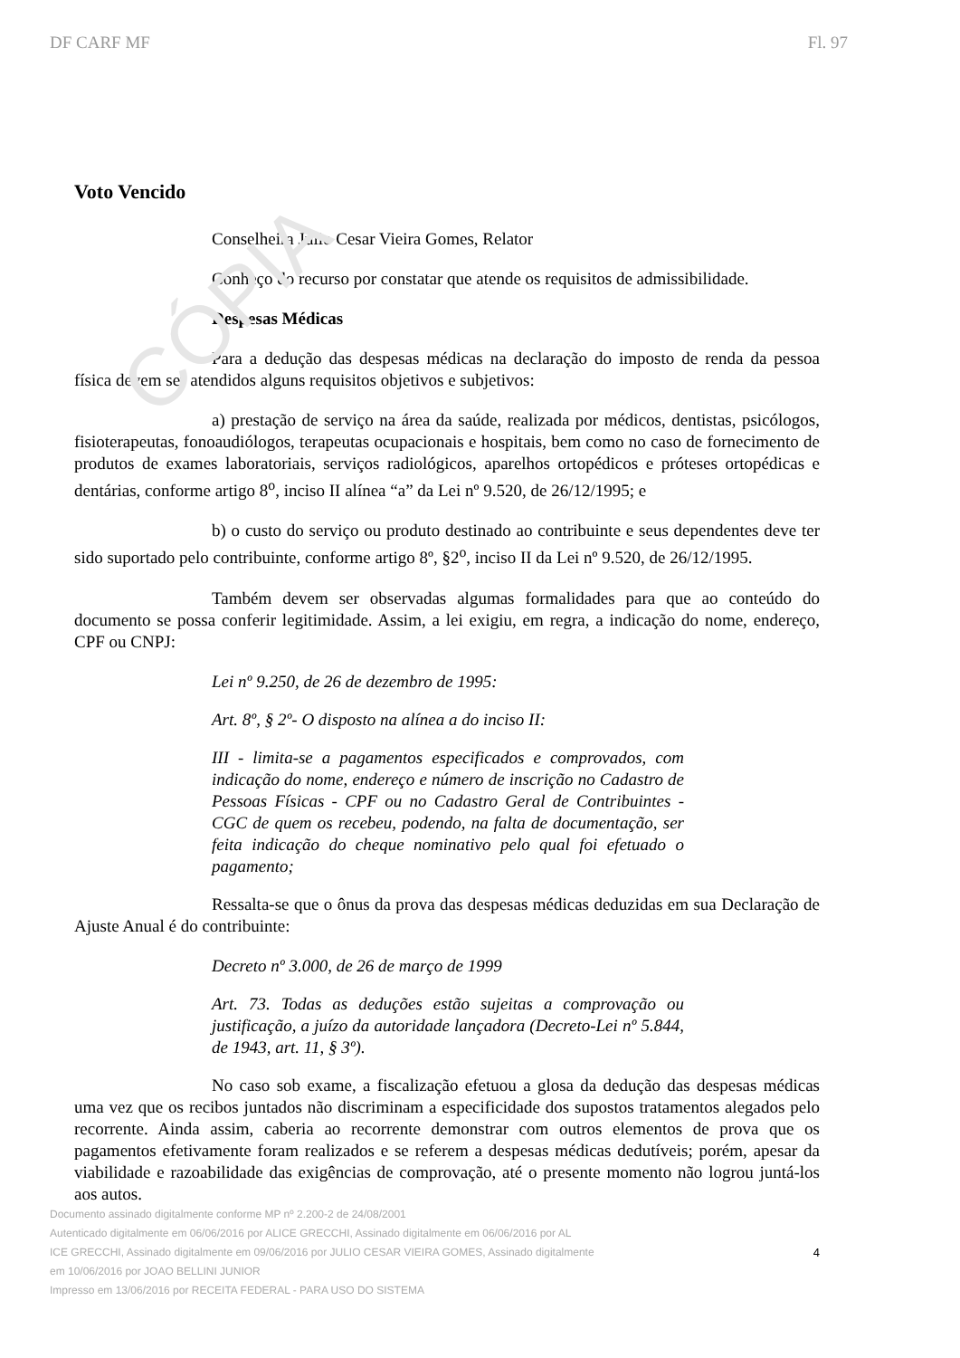CÓPIA
DF CARF MF Fl. 97
Voto Vencido
Conselheira Julio Cesar Vieira Gomes, Relator
Conheço do recurso por constatar que atende os requisitos de admissibilidade.
Despesas Médicas
Para a dedução das despesas médicas na declaração do imposto de renda da pessoa física devem ser atendidos alguns requisitos objetivos e subjetivos:
a) prestação de serviço na área da saúde, realizada por médicos, dentistas, psicólogos, fisioterapeutas, fonoaudiólogos, terapeutas ocupacionais e hospitais, bem como no caso de fornecimento de produtos de exames laboratoriais, serviços radiológicos, aparelhos ortopédicos e próteses ortopédicas e dentárias, conforme artigo 8<sup>o</sup>, inciso II alínea “a” da Lei nº 9.520, de 26/12/1995; e
b) o custo do serviço ou produto destinado ao contribuinte e seus dependentes deve ter sido suportado pelo contribuinte, conforme artigo 8º, §2<sup>o</sup>, inciso II da Lei nº 9.520, de 26/12/1995.
Também devem ser observadas algumas formalidades para que ao conteúdo do documento se possa conferir legitimidade. Assim, a lei exigiu, em regra, a indicação do nome, endereço, CPF ou CNPJ:
Lei nº 9.250, de 26 de dezembro de 1995:
Art. 8º, § 2º- O disposto na alínea a do inciso II:
III - limita-se a pagamentos especificados e comprovados, com indicação do nome, endereço e número de inscrição no Cadastro de Pessoas Físicas - CPF ou no Cadastro Geral de Contribuintes - CGC de quem os recebeu, podendo, na falta de documentação, ser feita indicação do cheque nominativo pelo qual foi efetuado o pagamento;
Ressalta-se que o ônus da prova das despesas médicas deduzidas em sua Declaração de Ajuste Anual é do contribuinte:
Decreto nº 3.000, de 26 de março de 1999
Art. 73. Todas as deduções estão sujeitas a comprovação ou justificação, a juízo da autoridade lançadora (Decreto-Lei nº 5.844, de 1943, art. 11, § 3º).
No caso sob exame, a fiscalização efetuou a glosa da dedução das despesas médicas uma vez que os recibos juntados não discriminam a especificidade dos supostos tratamentos alegados pelo recorrente. Ainda assim, caberia ao recorrente demonstrar com outros elementos de prova que os pagamentos efetivamente foram realizados e se referem a despesas médicas dedutíveis; porém, apesar da viabilidade e razoabilidade das exigências de comprovação, até o presente momento não logrou juntá-los aos autos.
Documento assinado digitalmente conforme MP nº 2.200-2 de 24/08/2001
Autenticado digitalmente em 06/06/2016 por ALICE GRECCHI, Assinado digitalmente em 06/06/2016 por AL
ICE GRECCHI, Assinado digitalmente em 09/06/2016 por JULIO CESAR VIEIRA GOMES, Assinado digitalmente
em 10/06/2016 por JOAO BELLINI JUNIOR
Impresso em 13/06/2016 por RECEITA FEDERAL - PARA USO DO SISTEMA
4